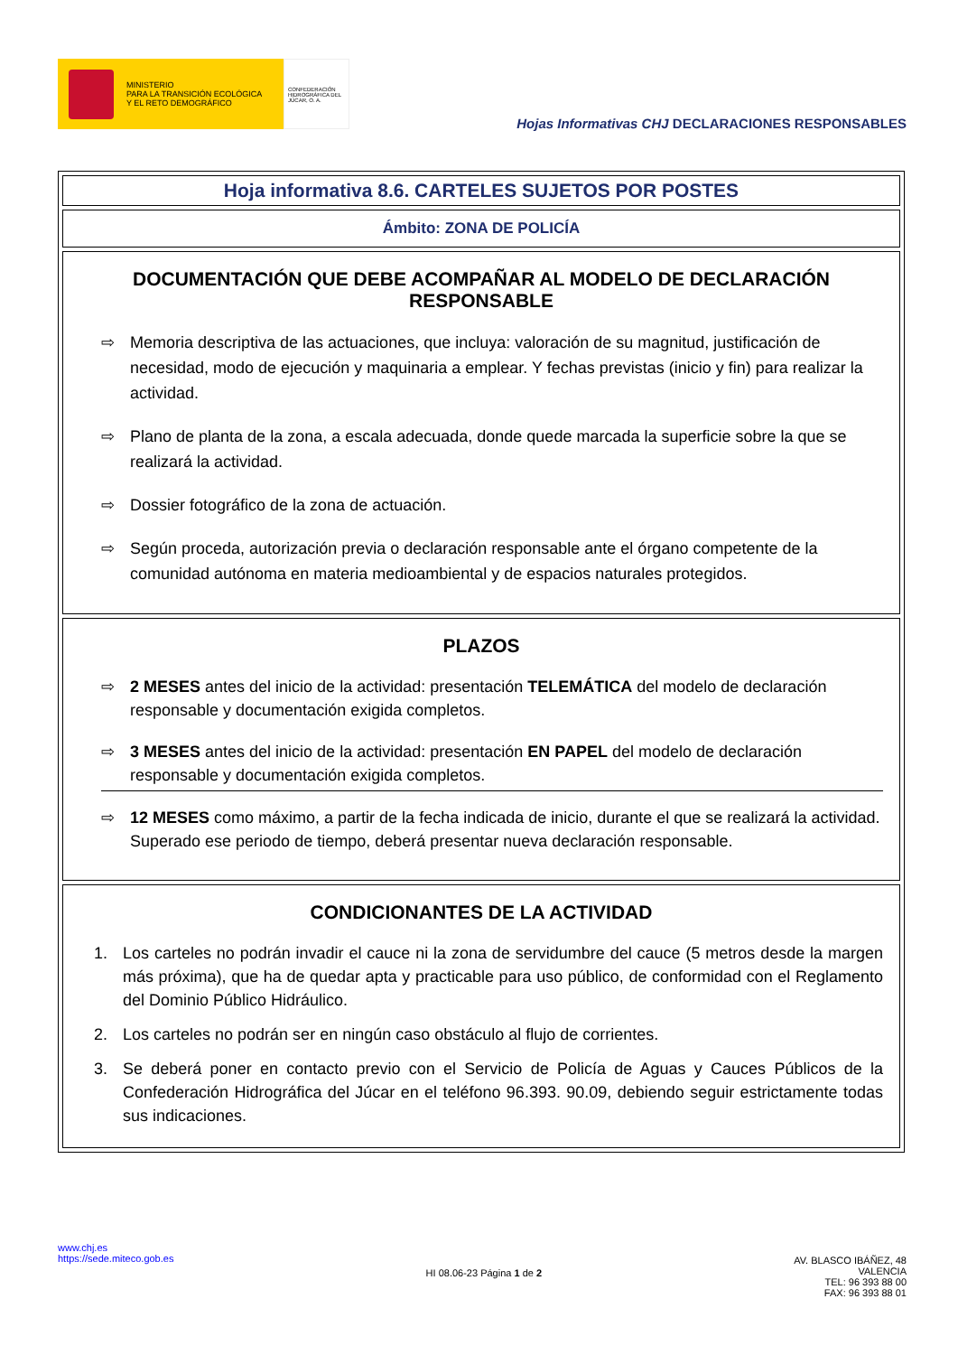MINISTERIO
PARA LA TRANSICIÓN ECOLÓGICA
Y EL RETO DEMOGRÁFICO
CONFEDERACIÓN HIDROGRÁFICA DEL JÚCAR, O. A.
Hojas Informativas CHJ DECLARACIONES RESPONSABLES
Hoja informativa 8.6. CARTELES SUJETOS POR POSTES
Ámbito: ZONA DE POLICÍA
DOCUMENTACIÓN QUE DEBE ACOMPAÑAR AL MODELO DE DECLARACIÓN RESPONSABLE
⇨ Memoria descriptiva de las actuaciones, que incluya: valoración de su magnitud, justificación de necesidad, modo de ejecución y maquinaria a emplear. Y fechas previstas (inicio y fin) para realizar la actividad.
⇨ Plano de planta de la zona, a escala adecuada, donde quede marcada la superficie sobre la que se realizará la actividad.
⇨ Dossier fotográfico de la zona de actuación.
⇨ Según proceda, autorización previa o declaración responsable ante el órgano competente de la comunidad autónoma en materia medioambiental y de espacios naturales protegidos.
PLAZOS
⇨ 2 MESES antes del inicio de la actividad: presentación TELEMÁTICA del modelo de declaración responsable y documentación exigida completos.
⇨ 3 MESES antes del inicio de la actividad: presentación EN PAPEL del modelo de declaración responsable y documentación exigida completos.
⇨ 12 MESES como máximo, a partir de la fecha indicada de inicio, durante el que se realizará la actividad. Superado ese periodo de tiempo, deberá presentar nueva declaración responsable.
CONDICIONANTES DE LA ACTIVIDAD
1. Los carteles no podrán invadir el cauce ni la zona de servidumbre del cauce (5 metros desde la margen más próxima), que ha de quedar apta y practicable para uso público, de conformidad con el Reglamento del Dominio Público Hidráulico.
2. Los carteles no podrán ser en ningún caso obstáculo al flujo de corrientes.
3. Se deberá poner en contacto previo con el Servicio de Policía de Aguas y Cauces Públicos de la Confederación Hidrográfica del Júcar en el teléfono 96.393. 90.09, debiendo seguir estrictamente todas sus indicaciones.
www.chj.es
https://sede.miteco.gob.es
HI 08.06-23 Página 1 de 2
AV. BLASCO IBÁÑEZ, 48
VALENCIA
TEL: 96 393 88 00
FAX: 96 393 88 01